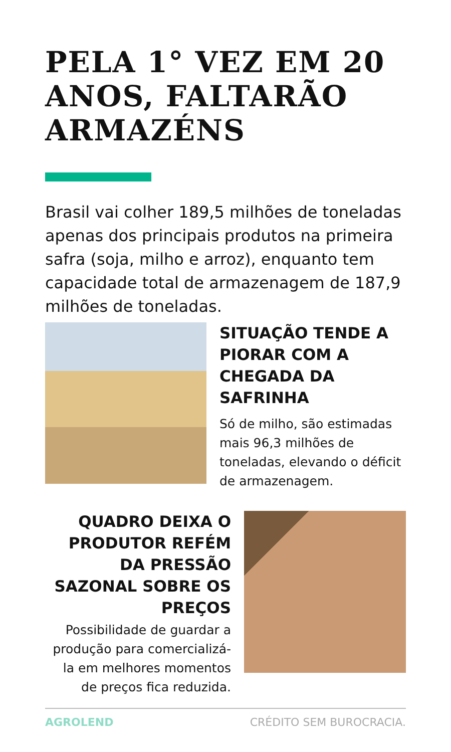PELA 1° VEZ EM 20 ANOS, FALTARÃO ARMAZÉNS
Brasil vai colher 189,5 milhões de toneladas apenas dos principais produtos na primeira safra (soja, milho e arroz), enquanto tem capacidade total de armazenagem de 187,9 milhões de toneladas.
SITUAÇÃO TENDE A PIORAR COM A CHEGADA DA SAFRINHA
Só de milho, são estimadas mais 96,3 milhões de toneladas, elevando o déficit de armazenagem.
QUADRO DEIXA O PRODUTOR REFÉM DA PRESSÃO SAZONAL SOBRE OS PREÇOS
Possibilidade de guardar a produção para comercializá-la em melhores momentos de preços fica reduzida.
AGROLEND CRÉDITO SEM BUROCRACIA.